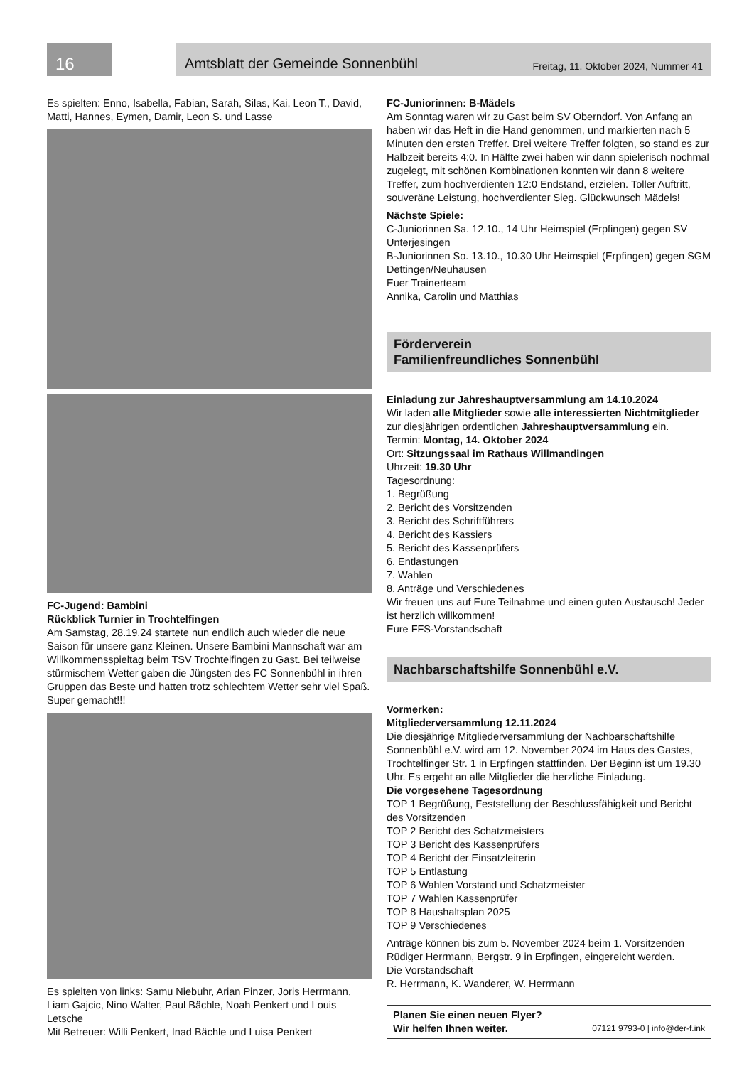16
Amtsblatt der Gemeinde Sonnenbühl Freitag, 11. Oktober 2024, Nummer 41
Es spielten: Enno, Isabella, Fabian, Sarah, Silas, Kai, Leon T., David, Matti, Hannes, Eymen, Damir, Leon S. und Lasse
FC-Jugend: Bambini
Rückblick Turnier in Trochtelfingen
Am Samstag, 28.19.24 startete nun endlich auch wieder die neue Saison für unsere ganz Kleinen. Unsere Bambini Mannschaft war am Willkommensspieltag beim TSV Trochtelfingen zu Gast. Bei teilweise stürmischem Wetter gaben die Jüngsten des FC Sonnenbühl in ihren Gruppen das Beste und hatten trotz schlechtem Wetter sehr viel Spaß.
Super gemacht!!!
Es spielten von links: Samu Niebuhr, Arian Pinzer, Joris Herrmann, Liam Gajcic, Nino Walter, Paul Bächle, Noah Penkert und Louis Letsche
Mit Betreuer: Willi Penkert, Inad Bächle und Luisa Penkert
FC-Juniorinnen: B-Mädels
Am Sonntag waren wir zu Gast beim SV Oberndorf. Von Anfang an haben wir das Heft in die Hand genommen, und markierten nach 5 Minuten den ersten Treffer. Drei weitere Treffer folgten, so stand es zur Halbzeit bereits 4:0. In Hälfte zwei haben wir dann spielerisch nochmal zugelegt, mit schönen Kombinationen konnten wir dann 8 weitere Treffer, zum hochverdienten 12:0 Endstand, erzielen. Toller Auftritt, souveräne Leistung, hochverdienter Sieg. Glückwunsch Mädels!
Nächste Spiele:
C-Juniorinnen Sa. 12.10., 14 Uhr Heimspiel (Erpfingen) gegen SV Unterjesingen
B-Juniorinnen So. 13.10., 10.30 Uhr Heimspiel (Erpfingen) gegen SGM Dettingen/Neuhausen
Euer Trainerteam
Annika, Carolin und Matthias
Förderverein
Familienfreundliches Sonnenbühl
Einladung zur Jahreshauptversammlung am 14.10.2024
Wir laden alle Mitglieder sowie alle interessierten Nichtmitglieder zur diesjährigen ordentlichen Jahreshauptversammlung ein.
Termin: Montag, 14. Oktober 2024
Ort: Sitzungssaal im Rathaus Willmandingen
Uhrzeit: 19.30 Uhr
Tagesordnung:
1. Begrüßung
2. Bericht des Vorsitzenden
3. Bericht des Schriftführers
4. Bericht des Kassiers
5. Bericht des Kassenprüfers
6. Entlastungen
7. Wahlen
8. Anträge und Verschiedenes
Wir freuen uns auf Eure Teilnahme und einen guten Austausch! Jeder ist herzlich willkommen!
Eure FFS-Vorstandschaft
Nachbarschaftshilfe Sonnenbühl e.V.
Vormerken:
Mitgliederversammlung 12.11.2024
Die diesjährige Mitgliederversammlung der Nachbarschaftshilfe Sonnenbühl e.V. wird am 12. November 2024 im Haus des Gastes, Trochtelfinger Str. 1 in Erpfingen stattfinden. Der Beginn ist um 19.30 Uhr. Es ergeht an alle Mitglieder die herzliche Einladung.
Die vorgesehene Tagesordnung
TOP 1 Begrüßung, Feststellung der Beschlussfähigkeit und Bericht des Vorsitzenden
TOP 2 Bericht des Schatzmeisters
TOP 3 Bericht des Kassenprüfers
TOP 4 Bericht der Einsatzleiterin
TOP 5 Entlastung
TOP 6 Wahlen Vorstand und Schatzmeister
TOP 7 Wahlen Kassenprüfer
TOP 8 Haushaltsplan 2025
TOP 9 Verschiedenes
Anträge können bis zum 5. November 2024 beim 1. Vorsitzenden Rüdiger Herrmann, Bergstr. 9 in Erpfingen, eingereicht werden.
Die Vorstandschaft
R. Herrmann, K. Wanderer, W. Herrmann
Planen Sie einen neuen Flyer?
Wir helfen Ihnen weiter. 07121 9793-0 | info@der-f.ink